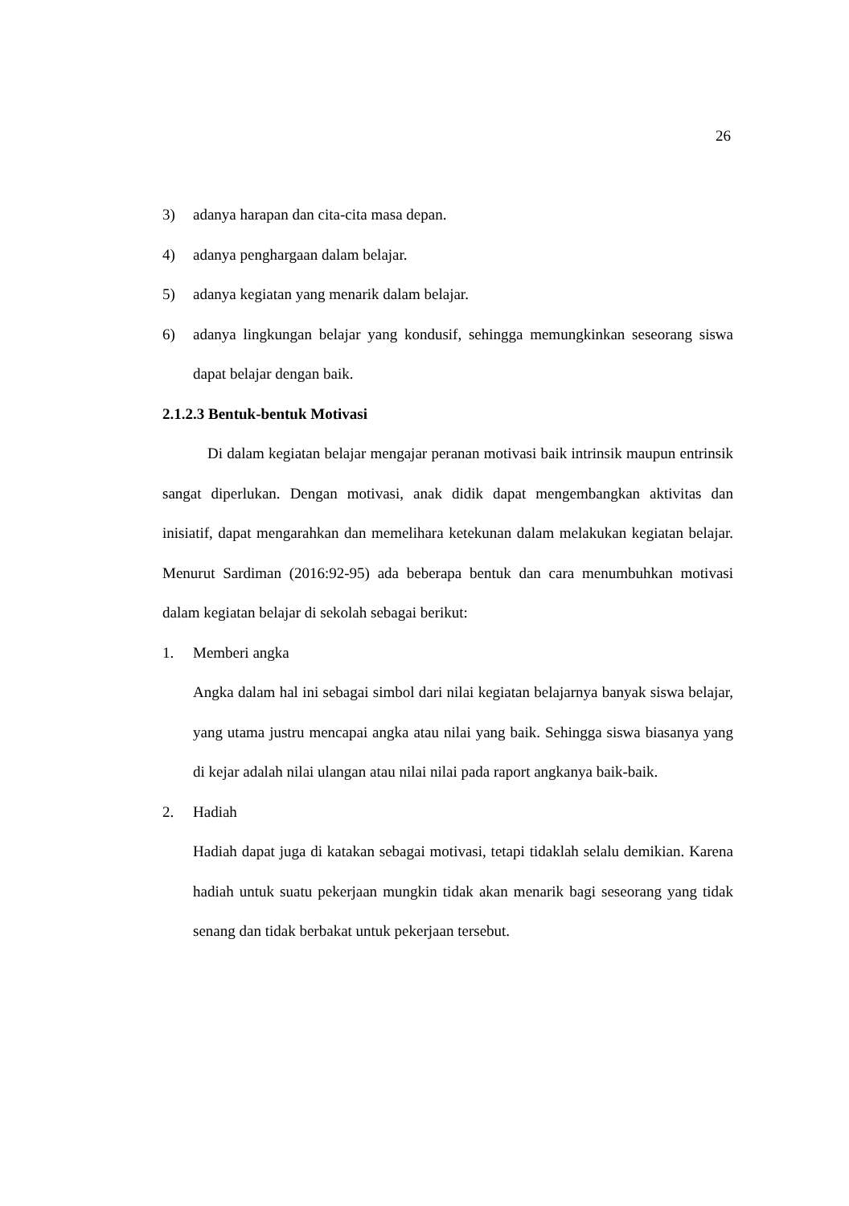26
3) adanya harapan dan cita-cita masa depan.
4) adanya penghargaan dalam belajar.
5) adanya kegiatan yang menarik dalam belajar.
6) adanya lingkungan belajar yang kondusif, sehingga memungkinkan seseorang siswa dapat belajar dengan baik.
2.1.2.3 Bentuk-bentuk Motivasi
Di dalam kegiatan belajar mengajar peranan motivasi baik intrinsik maupun entrinsik sangat diperlukan. Dengan motivasi, anak didik dapat mengembangkan aktivitas dan inisiatif, dapat mengarahkan dan memelihara ketekunan dalam melakukan kegiatan belajar. Menurut Sardiman (2016:92-95) ada beberapa bentuk dan cara menumbuhkan motivasi dalam kegiatan belajar di sekolah sebagai berikut:
1. Memberi angka
Angka dalam hal ini sebagai simbol dari nilai kegiatan belajarnya banyak siswa belajar, yang utama justru mencapai angka atau nilai yang baik. Sehingga siswa biasanya yang di kejar adalah nilai ulangan atau nilai nilai pada raport angkanya baik-baik.
2. Hadiah
Hadiah dapat juga di katakan sebagai motivasi, tetapi tidaklah selalu demikian. Karena hadiah untuk suatu pekerjaan mungkin tidak akan menarik bagi seseorang yang tidak senang dan tidak berbakat untuk pekerjaan tersebut.